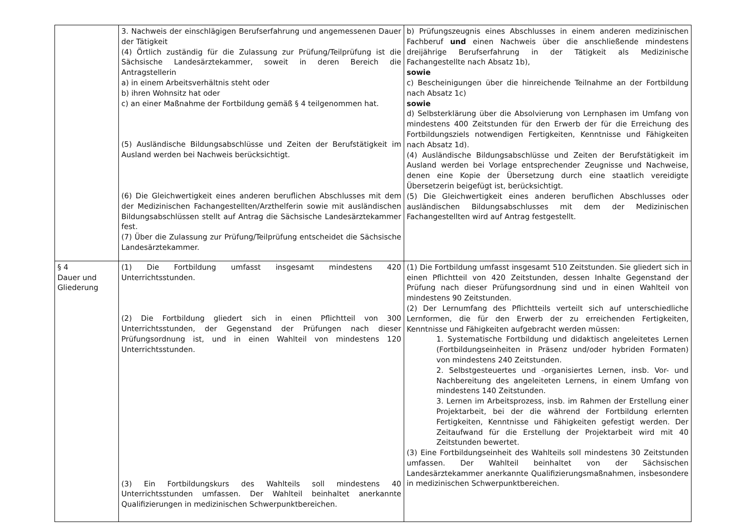| | 3. Nachweis der einschlägigen Berufserfahrung und angemessenen Dauer der Tätigkeit (4) Örtlich zuständig für die Zulassung zur Prüfung/Teilprüfung ist die Sächsische Landesärztekammer, soweit in deren Bereich die Antragstellerin a) in einem Arbeitsverhältnis steht oder b) ihren Wohnsitz hat oder c) an einer Maßnahme der Fortbildung gemäß § 4 teilgenommen hat. (5) Ausländische Bildungsabschlüsse und Zeiten der Berufstätigkeit im Ausland werden bei Nachweis berücksichtigt. (6) Die Gleichwertigkeit eines anderen beruflichen Abschlusses mit dem der Medizinischen Fachangestellten/Arzthelferin sowie mit ausländischen Bildungsabschlüssen stellt auf Antrag die Sächsische Landesärztekammer fest. (7) Über die Zulassung zur Prüfung/Teilprüfung entscheidet die Sächsische Landesärztekammer. | b) Prüfungszeugnis eines Abschlusses in einem anderen medizinischen Fachberuf und einen Nachweis über die anschließende mindestens dreijährige Berufserfahrung in der Tätigkeit als Medizinische Fachangestellte nach Absatz 1b), sowie c) Bescheinigungen über die hinreichende Teilnahme an der Fortbildung nach Absatz 1c) sowie d) Selbsterklärung über die Absolvierung von Lernphasen im Umfang von mindestens 400 Zeitstunden für den Erwerb der für die Erreichung des Fortbildungsziels notwendigen Fertigkeiten, Kenntnisse und Fähigkeiten nach Absatz 1d). (4) Ausländische Bildungsabschlüsse und Zeiten der Berufstätigkeit im Ausland werden bei Vorlage entsprechender Zeugnisse und Nachweise, denen eine Kopie der Übersetzung durch eine staatlich vereidigte Übersetzerin beigefügt ist, berücksichtigt. (5) Die Gleichwertigkeit eines anderen beruflichen Abschlusses oder ausländischen Bildungsabschlusses mit dem der Medizinischen Fachangestellten wird auf Antrag festgestellt. |
| § 4 Dauer und Gliederung | (1) Die Fortbildung umfasst insgesamt mindestens 420 Unterrichtsstunden. (2) Die Fortbildung gliedert sich in einen Pflichtteil von 300 Unterrichtsstunden, der Gegenstand der Prüfungen nach dieser Prüfungsordnung ist, und in einen Wahlteil von mindestens 120 Unterrichtsstunden. (3) Ein Fortbildungskurs des Wahlteils soll mindestens 40 Unterrichtsstunden umfassen. Der Wahlteil beinhaltet anerkannte Qualifizierungen in medizinischen Schwerpunktbereichen. | (1) Die Fortbildung umfasst insgesamt 510 Zeitstunden. Sie gliedert sich in einen Pflichtteil von 420 Zeitstunden, dessen Inhalte Gegenstand der Prüfung nach dieser Prüfungsordnung sind und in einen Wahlteil von mindestens 90 Zeitstunden. (2) Der Lernumfang des Pflichtteils verteilt sich auf unterschiedliche Lernformen, die für den Erwerb der zu erreichenden Fertigkeiten, Kenntnisse und Fähigkeiten aufgebracht werden müssen: 1. Systematische Fortbildung und didaktisch angeleitetes Lernen (Fortbildungseinheiten in Präsenz und/oder hybriden Formaten) von mindestens 240 Zeitstunden. 2. Selbstgesteuertes und -organisiertes Lernen, insb. Vor- und Nachbereitung des angeleiteten Lernens, in einem Umfang von mindestens 140 Zeitstunden. 3. Lernen im Arbeitsprozess, insb. im Rahmen der Erstellung einer Projektarbeit, bei der die während der Fortbildung erlernten Fertigkeiten, Kenntnisse und Fähigkeiten gefestigt werden. Der Zeitaufwand für die Erstellung der Projektarbeit wird mit 40 Zeitstunden bewertet. (3) Eine Fortbildungseinheit des Wahlteils soll mindestens 30 Zeitstunden umfassen. Der Wahlteil beinhaltet von der Sächsischen Landesärztekammer anerkannte Qualifizierungsmaßnahmen, insbesondere in medizinischen Schwerpunktbereichen. |